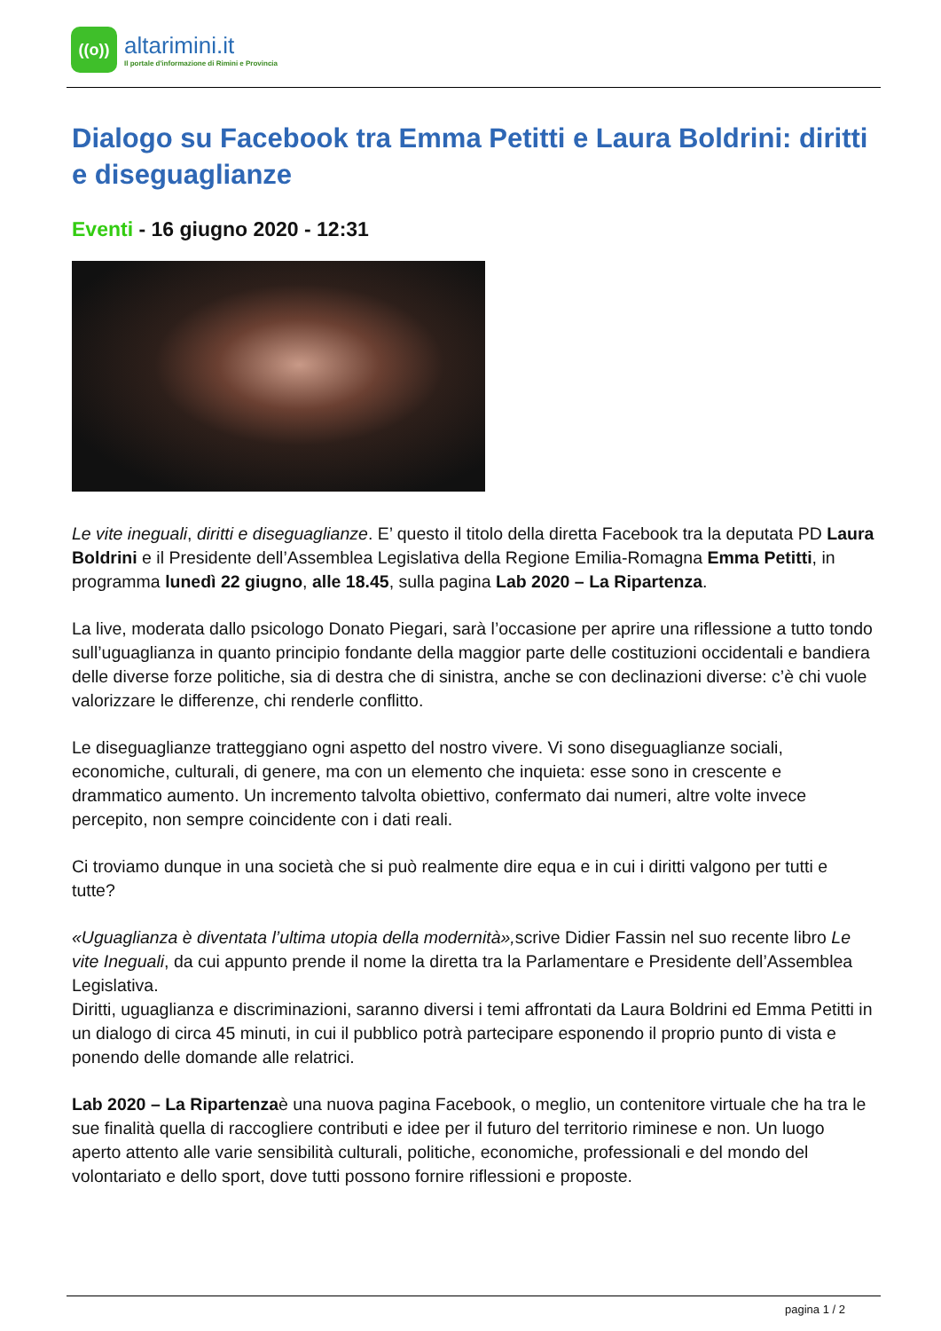((o))
altarimini.it
Il portale d'informazione di Rimini e Provincia
Dialogo su Facebook tra Emma Petitti e Laura Boldrini: diritti e diseguaglianze
Eventi - 16 giugno 2020 - 12:31
Le vite ineguali, diritti e diseguaglianze. E’ questo il titolo della diretta Facebook tra la deputata PD Laura Boldrini e il Presidente dell’Assemblea Legislativa della Regione Emilia-Romagna Emma Petitti, in programma lunedì 22 giugno, alle 18.45, sulla pagina Lab 2020 – La Ripartenza.
La live, moderata dallo psicologo Donato Piegari, sarà l’occasione per aprire una riflessione a tutto tondo sull’uguaglianza in quanto principio fondante della maggior parte delle costituzioni occidentali e bandiera delle diverse forze politiche, sia di destra che di sinistra, anche se con declinazioni diverse: c’è chi vuole valorizzare le differenze, chi renderle conflitto.
Le diseguaglianze tratteggiano ogni aspetto del nostro vivere. Vi sono diseguaglianze sociali, economiche, culturali, di genere, ma con un elemento che inquieta: esse sono in crescente e drammatico aumento. Un incremento talvolta obiettivo, confermato dai numeri, altre volte invece percepito, non sempre coincidente con i dati reali.
Ci troviamo dunque in una società che si può realmente dire equa e in cui i diritti valgono per tutti e tutte?
«Uguaglianza è diventata l’ultima utopia della modernità», scrive Didier Fassin nel suo recente libro Le vite Ineguali, da cui appunto prende il nome la diretta tra la Parlamentare e Presidente dell’Assemblea Legislativa.
Diritti, uguaglianza e discriminazioni, saranno diversi i temi affrontati da Laura Boldrini ed Emma Petitti in un dialogo di circa 45 minuti, in cui il pubblico potrà partecipare esponendo il proprio punto di vista e ponendo delle domande alle relatrici.
Lab 2020 – La Ripartenzaè una nuova pagina Facebook, o meglio, un contenitore virtuale che ha tra le sue finalità quella di raccogliere contributi e idee per il futuro del territorio riminese e non. Un luogo aperto attento alle varie sensibilità culturali, politiche, economiche, professionali e del mondo del volontariato e dello sport, dove tutti possono fornire riflessioni e proposte.
pagina 1 / 2